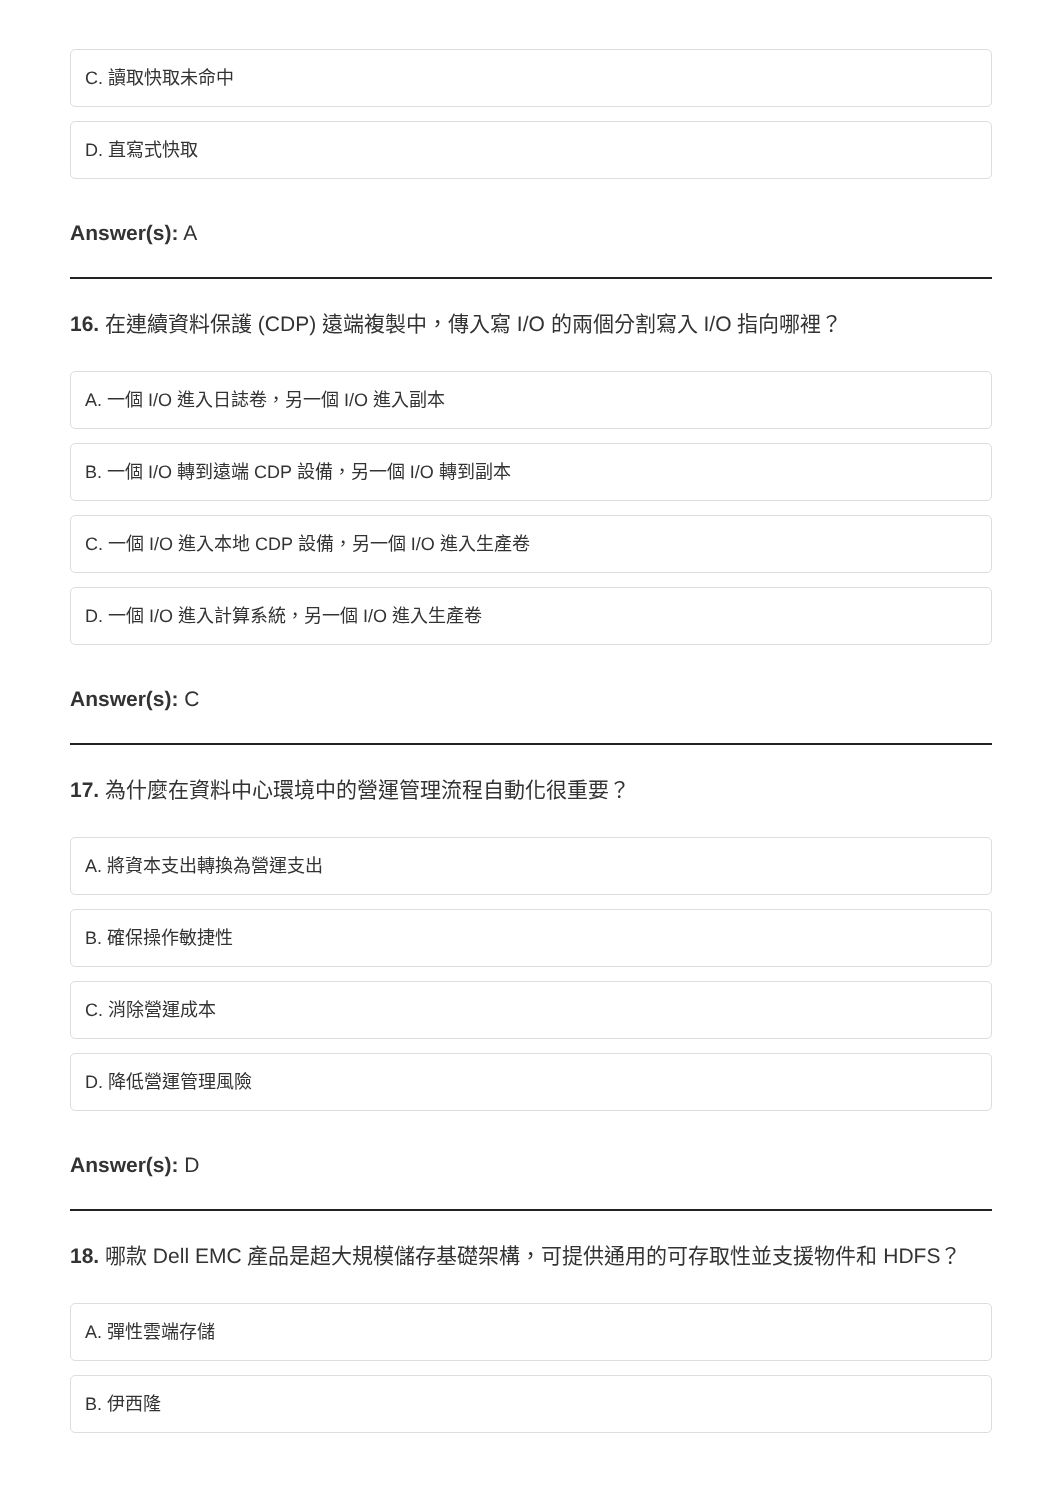C. 讀取快取未命中
D. 直寫式快取
Answer(s): A
16. 在連續資料保護 (CDP) 遠端複製中，傳入寫 I/O 的兩個分割寫入 I/O 指向哪裡？
A. 一個 I/O 進入日誌卷，另一個 I/O 進入副本
B. 一個 I/O 轉到遠端 CDP 設備，另一個 I/O 轉到副本
C. 一個 I/O 進入本地 CDP 設備，另一個 I/O 進入生產卷
D. 一個 I/O 進入計算系統，另一個 I/O 進入生產卷
Answer(s): C
17. 為什麼在資料中心環境中的營運管理流程自動化很重要？
A. 將資本支出轉換為營運支出
B. 確保操作敏捷性
C. 消除營運成本
D. 降低營運管理風險
Answer(s): D
18. 哪款 Dell EMC 產品是超大規模儲存基礎架構，可提供通用的可存取性並支援物件和 HDFS？
A. 彈性雲端存儲
B. 伊西隆